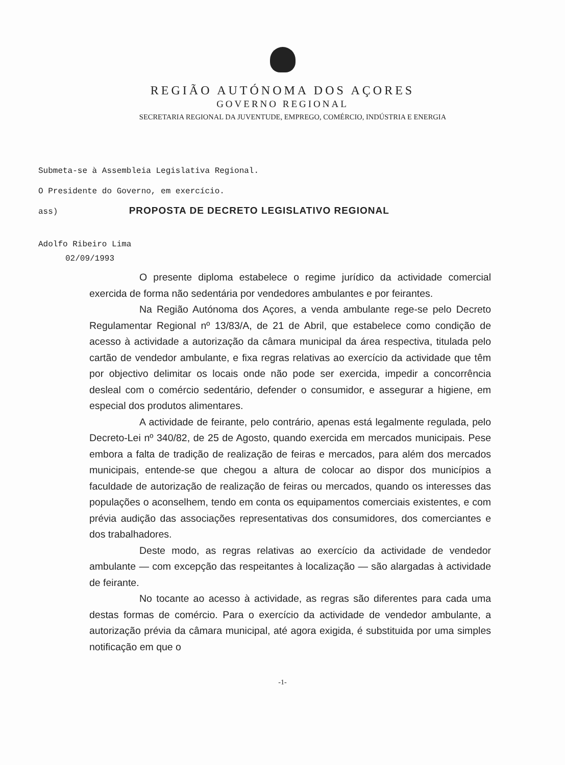REGIÃO AUTÓNOMA DOS AÇORES
GOVERNO REGIONAL
SECRETARIA REGIONAL DA JUVENTUDE, EMPREGO, COMÉRCIO, INDÚSTRIA E ENERGIA
Submeta-se à Assembleia Legislativa Regional.
O Presidente do Governo, em exercício.
ass) PROPOSTA DE DECRETO LEGISLATIVO REGIONAL
Adolfo Ribeiro Lima
02/09/1993
O presente diploma estabelece o regime jurídico da actividade comercial exercida de forma não sedentária por vendedores ambulantes e por feirantes.
Na Região Autónoma dos Açores, a venda ambulante rege-se pelo Decreto Regulamentar Regional nº 13/83/A, de 21 de Abril, que estabelece como condição de acesso à actividade a autorização da câmara municipal da área respectiva, titulada pelo cartão de vendedor ambulante, e fixa regras relativas ao exercício da actividade que têm por objectivo delimitar os locais onde não pode ser exercida, impedir a concorrência desleal com o comércio sedentário, defender o consumidor, e assegurar a higiene, em especial dos produtos alimentares.
A actividade de feirante, pelo contrário, apenas está legalmente regulada, pelo Decreto-Lei nº 340/82, de 25 de Agosto, quando exercida em mercados municipais. Pese embora a falta de tradição de realização de feiras e mercados, para além dos mercados municipais, entende-se que chegou a altura de colocar ao dispor dos municípios a faculdade de autorização de realização de feiras ou mercados, quando os interesses das populações o aconselhem, tendo em conta os equipamentos comerciais existentes, e com prévia audição das associações representativas dos consumidores, dos comerciantes e dos trabalhadores.
Deste modo, as regras relativas ao exercício da actividade de vendedor ambulante — com excepção das respeitantes à localização — são alargadas à actividade de feirante.
No tocante ao acesso à actividade, as regras são diferentes para cada uma destas formas de comércio. Para o exercício da actividade de vendedor ambulante, a autorização prévia da câmara municipal, até agora exigida, é substituida por uma simples notificação em que o
-1-